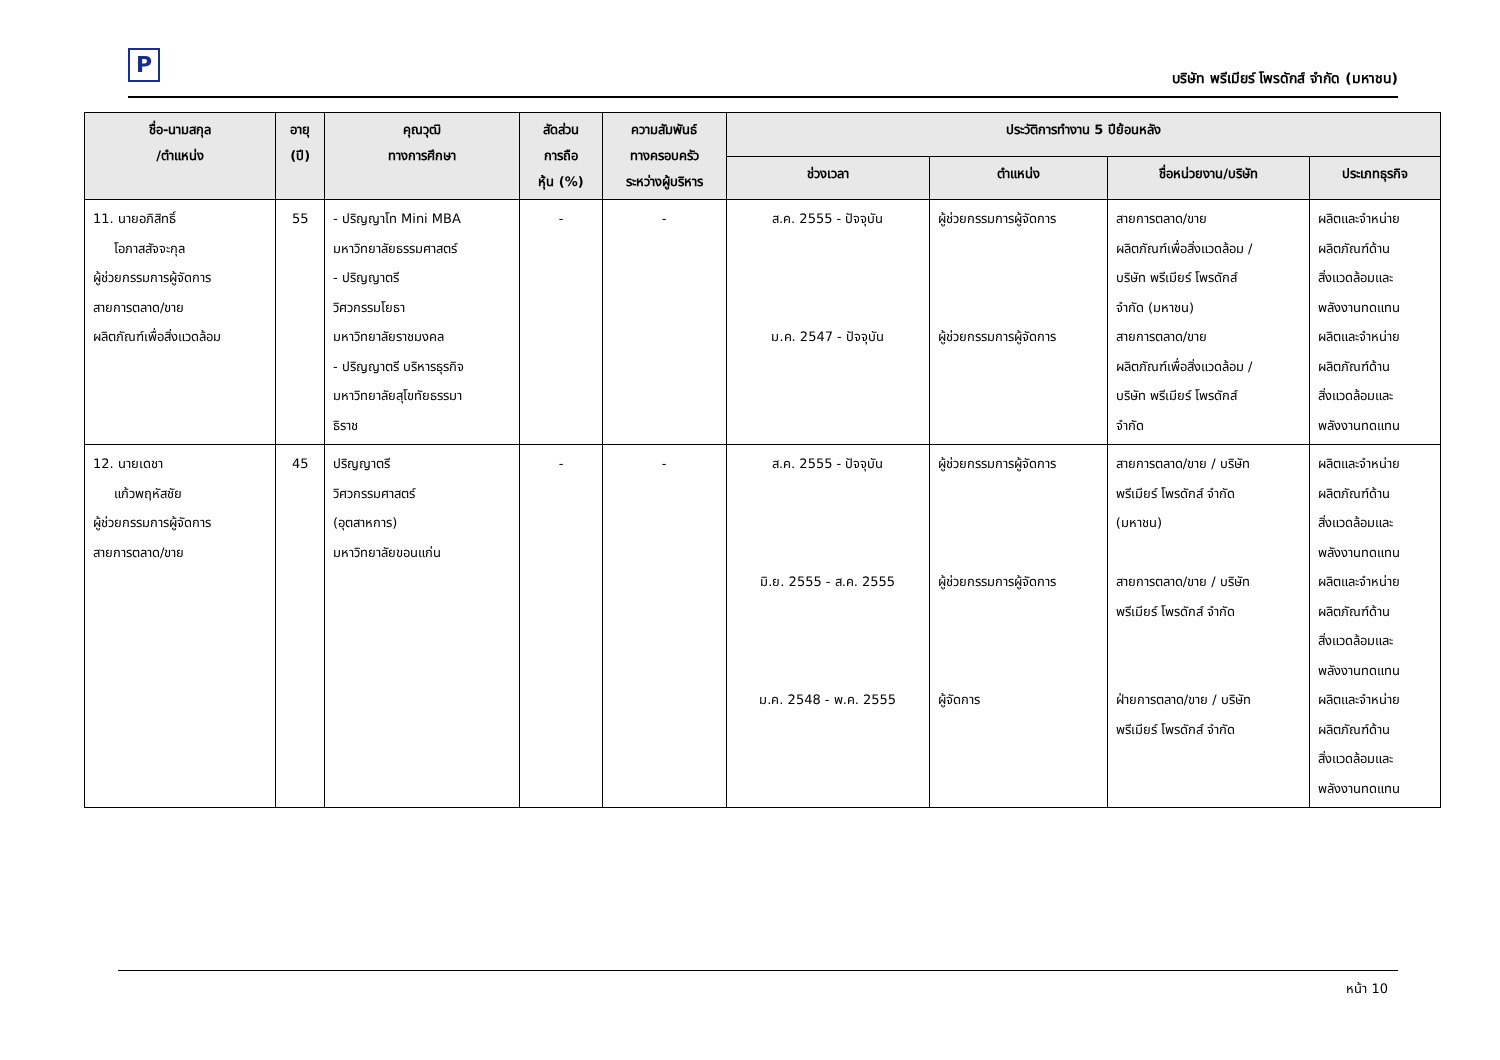P
บริษัท พรีเมียร์ โพรดักส์ จำกัด (มหาชน)
| ชื่อ-นามสกุล /ตำแหน่ง | อายุ (ปี) | คุณวุฒิ ทางการศึกษา | สัดส่วน การถือ หุ้น (%) | ความสัมพันธ์ ทางครอบครัว ระหว่างผู้บริหาร | ประวัติการทำงาน 5 ปีย้อนหลัง | | | |
| --- | --- | --- | --- | --- | --- | --- | --- | --- |
| | | | | | ช่วงเวลา | ตำแหน่ง | ชื่อหน่วยงาน/บริษัท | ประเภทธุรกิจ |
| 11. นายอภิสิทธิ์ โอภาสสัจจะกุล ผู้ช่วยกรรมการผู้จัดการ สายการตลาด/ขาย ผลิตภัณฑ์เพื่อสิ่งแวดล้อม | 55 | - ปริญญาโท Mini MBA มหาวิทยาลัยธรรมศาสตร์ - ปริญญาตรี วิศวกรรมโยธา มหาวิทยาลัยราชมงคล - ปริญญาตรี บริหารธุรกิจ มหาวิทยาลัยสุโขทัยธรรมา ธิราช | - | - | ส.ค. 2555 - ปัจจุบัน ม.ค. 2547 - ปัจจุบัน | ผู้ช่วยกรรมการผู้จัดการ ผู้ช่วยกรรมการผู้จัดการ | สายการตลาด/ขาย ผลิตภัณฑ์เพื่อสิ่งแวดล้อม / บริษัท พรีเมียร์ โพรดักส์ จำกัด (มหาชน) สายการตลาด/ขาย ผลิตภัณฑ์เพื่อสิ่งแวดล้อม / บริษัท พรีเมียร์ โพรดักส์ จำกัด | ผลิตและจำหน่าย ผลิตภัณฑ์ด้าน สิ่งแวดล้อมและ พลังงานทดแทน ผลิตและจำหน่าย ผลิตภัณฑ์ด้าน สิ่งแวดล้อมและ พลังงานทดแทน |
| 12. นายเดชา แก้วพฤหัสชัย ผู้ช่วยกรรมการผู้จัดการ สายการตลาด/ขาย | 45 | ปริญญาตรี วิศวกรรมศาสตร์ (อุตสาหการ) มหาวิทยาลัยขอนแก่น | - | - | ส.ค. 2555 - ปัจจุบัน มิ.ย. 2555 - ส.ค. 2555 ม.ค. 2548 - พ.ค. 2555 | ผู้ช่วยกรรมการผู้จัดการ ผู้ช่วยกรรมการผู้จัดการ ผู้จัดการ | สายการตลาด/ขาย / บริษัท พรีเมียร์ โพรดักส์ จำกัด (มหาชน) สายการตลาด/ขาย / บริษัท พรีเมียร์ โพรดักส์ จำกัด ฝ่ายการตลาด/ขาย / บริษัท พรีเมียร์ โพรดักส์ จำกัด | ผลิตและจำหน่าย ผลิตภัณฑ์ด้าน สิ่งแวดล้อมและ พลังงานทดแทน ผลิตและจำหน่าย ผลิตภัณฑ์ด้าน สิ่งแวดล้อมและ พลังงานทดแทน ผลิตและจำหน่าย ผลิตภัณฑ์ด้าน สิ่งแวดล้อมและ พลังงานทดแทน |
หน้า 10